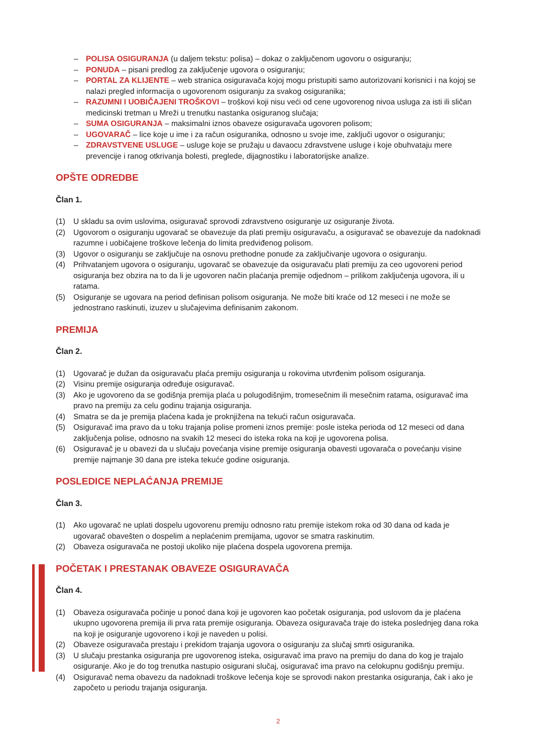– POLISA OSIGURANJA (u daljem tekstu: polisa) – dokaz o zaključenom ugovoru o osiguranju;
– PONUDA – pisani predlog za zaključenje ugovora o osiguranju;
– PORTAL ZA KLIJENTE – web stranica osiguravača kojoj mogu pristupiti samo autorizovani korisnici i na kojoj se nalazi pregled informacija o ugovorenom osiguranju za svakog osiguranika;
– RAZUMNI I UOBIČAJENI TROŠKOVI – troškovi koji nisu veći od cene ugovorenog nivoa usluga za isti ili sličan medicinski tretman u Mreži u trenutku nastanka osiguranog slučaja;
– SUMA OSIGURANJA – maksimalni iznos obaveze osiguravača ugovoren polisom;
– UGOVARAČ – lice koje u ime i za račun osiguranika, odnosno u svoje ime, zaključi ugovor o osiguranju;
– ZDRAVSTVENE USLUGE – usluge koje se pružaju u davaocu zdravstvene usluge i koje obuhvataju mere prevencije i ranog otkrivanja bolesti, preglede, dijagnostiku i laboratorijske analize.
OPŠTE ODREDBE
Član 1.
(1) U skladu sa ovim uslovima, osiguravač sprovodi zdravstveno osiguranje uz osiguranje života.
(2) Ugovorom o osiguranju ugovarač se obavezuje da plati premiju osiguravaču, a osiguravač se obavezuje da nadoknadi razumne i uobičajene troškove lečenja do limita predviđenog polisom.
(3) Ugovor o osiguranju se zaključuje na osnovu prethodne ponude za zaključivanje ugovora o osiguranju.
(4) Prihvatanjem ugovora o osiguranju, ugovarač se obavezuje da osiguravaču plati premiju za ceo ugovoreni period osiguranja bez obzira na to da li je ugovoren način plaćanja premije odjednom – prilikom zaključenja ugovora, ili u ratama.
(5) Osiguranje se ugovara na period definisan polisom osiguranja. Ne može biti kraće od 12 meseci i ne može se jednostrano raskinuti, izuzev u slučajevima definisanim zakonom.
PREMIJA
Član 2.
(1) Ugovarač je dužan da osiguravaču plaća premiju osiguranja u rokovima utvrđenim polisom osiguranja.
(2) Visinu premije osiguranja određuje osiguravač.
(3) Ako je ugovoreno da se godišnja premija plaća u polugodišnjim, tromesečnim ili mesečnim ratama, osiguravač ima pravo na premiju za celu godinu trajanja osiguranja.
(4) Smatra se da je premija plaćena kada je proknjižena na tekući račun osiguravača.
(5) Osiguravač ima pravo da u toku trajanja polise promeni iznos premije: posle isteka perioda od 12 meseci od dana zaključenja polise, odnosno na svakih 12 meseci do isteka roka na koji je ugovorena polisa.
(6) Osiguravač je u obavezi da u slučaju povećanja visine premije osiguranja obavesti ugovarača o povećanju visine premije najmanje 30 dana pre isteka tekuće godine osiguranja.
POSLEDICE NEPLAĆANJA PREMIJE
Član 3.
(1) Ako ugovarač ne uplati dospelu ugovorenu premiju odnosno ratu premije istekom roka od 30 dana od kada je ugovarač obavešten o dospelim a neplaćenim premijama, ugovor se smatra raskinutim.
(2) Obaveza osiguravača ne postoji ukoliko nije plaćena dospela ugovorena premija.
POČETAK I PRESTANAK OBAVEZE OSIGURAVAČA
Član 4.
(1) Obaveza osiguravača počinje u ponoć dana koji je ugovoren kao početak osiguranja, pod uslovom da je plaćena ukupno ugovorena premija ili prva rata premije osiguranja. Obaveza osiguravača traje do isteka poslednjeg dana roka na koji je osiguranje ugovoreno i koji je naveden u polisi.
(2) Obaveze osiguravača prestaju i prekidom trajanja ugovora o osiguranju za slučaj smrti osiguranika.
(3) U slučaju prestanka osiguranja pre ugovorenog isteka, osiguravač ima pravo na premiju do dana do kog je trajalo osiguranje. Ako je do tog trenutka nastupio osigurani slučaj, osiguravač ima pravo na celokupnu godišnju premiju.
(4) Osiguravač nema obavezu da nadoknadi troškove lečenja koje se sprovodi nakon prestanka osiguranja, čak i ako je započeto u periodu trajanja osiguranja.
2